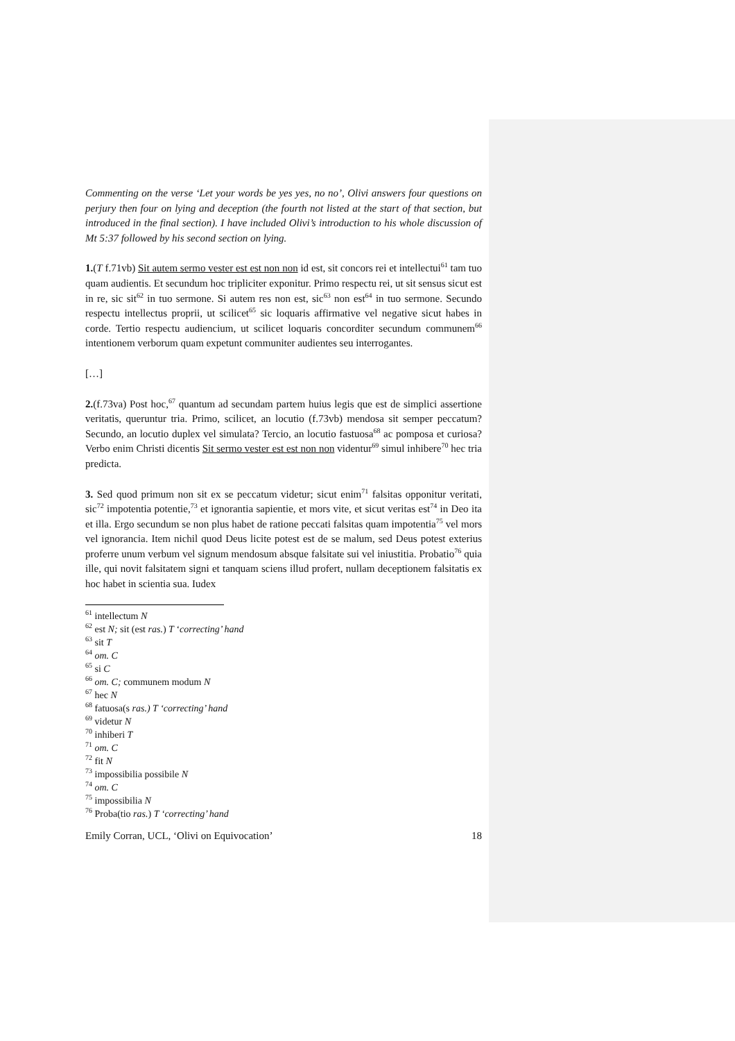Commenting on the verse ‘Let your words be yes yes, no no’, Olivi answers four questions on perjury then four on lying and deception (the fourth not listed at the start of that section, but introduced in the final section). I have included Olivi’s introduction to his whole discussion of Mt 5:37 followed by his second section on lying.
1.(T f.71vb) Sit autem sermo vester est est non non id est, sit concors rei et intellectui<sup>61</sup> tam tuo quam audientis. Et secundum hoc tripliciter exponitur. Primo respectu rei, ut sit sensus sicut est in re, sic sit<sup>62</sup> in tuo sermone. Si autem res non est, sic<sup>63</sup> non est<sup>64</sup> in tuo sermone. Secundo respectu intellectus proprii, ut scilicet<sup>65</sup> sic loquaris affirmative vel negative sicut habes in corde. Tertio respectu audiencium, ut scilicet loquaris concorditer secundum communem<sup>66</sup> intentionem verborum quam expetunt communiter audientes seu interrogantes.
[…]
2.(f.73va) Post hoc,<sup>67</sup> quantum ad secundam partem huius legis que est de simplici assertione veritatis, queruntur tria. Primo, scilicet, an locutio (f.73vb) mendosa sit semper peccatum? Secundo, an locutio duplex vel simulata? Tercio, an locutio fastuosa<sup>68</sup> ac pomposa et curiosa? Verbo enim Christi dicentis Sit sermo vester est est non non videntur<sup>69</sup> simul inhibere<sup>70</sup> hec tria predicta.
3. Sed quod primum non sit ex se peccatum videtur; sicut enim<sup>71</sup> falsitas opponitur veritati, sic<sup>72</sup> impotentia potentie,<sup>73</sup> et ignorantia sapientie, et mors vite, et sicut veritas est<sup>74</sup> in Deo ita et illa. Ergo secundum se non plus habet de ratione peccati falsitas quam impotentia<sup>75</sup> vel mors vel ignorancia. Item nichil quod Deus licite potest est de se malum, sed Deus potest exterius proferre unum verbum vel signum mendosum absque falsitate sui vel iniustitia. Probatio<sup>76</sup> quia ille, qui novit falsitatem signi et tanquam sciens illud profert, nullam deceptionem falsitatis ex hoc habet in scientia sua. Iudex
<sup>61</sup> intellectum N
<sup>62</sup> est N; sit (est ras.) T ‘correcting’ hand
<sup>63</sup> sit T
<sup>64</sup> om. C
<sup>65</sup> si C
<sup>66</sup> om. C; communem modum N
<sup>67</sup> hec N
<sup>68</sup> fatuosa(s ras.) T ‘correcting’ hand
<sup>69</sup> videtur N
<sup>70</sup> inhiberi T
<sup>71</sup> om. C
<sup>72</sup> fit N
<sup>73</sup> impossibilia possibile N
<sup>74</sup> om. C
<sup>75</sup> impossibilia N
<sup>76</sup> Proba(tio ras.) T ‘correcting’ hand
Emily Corran, UCL, ‘Olivi on Equivocation’ 18